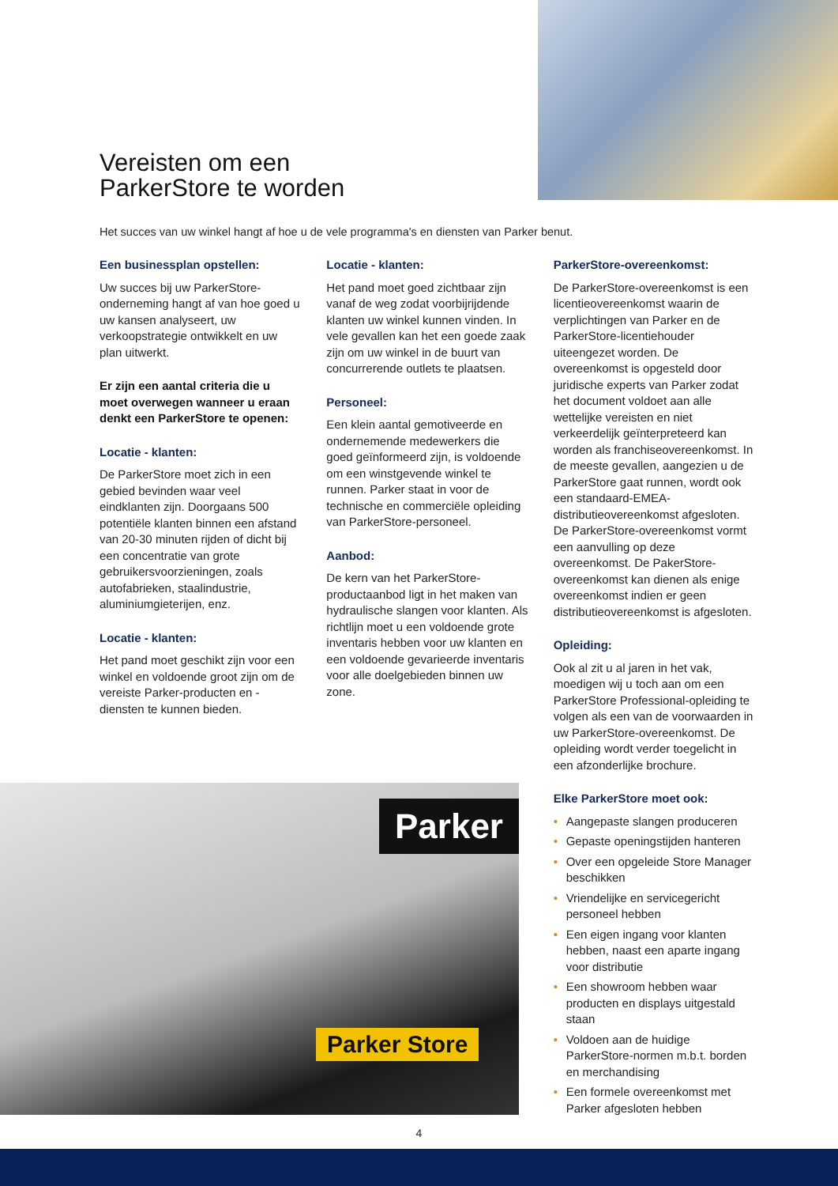Vereisten om een
ParkerStore te worden
Het succes van uw winkel hangt af hoe u de vele programma's en diensten van Parker benut.
Een businessplan opstellen:
Uw succes bij uw ParkerStore-onderneming hangt af van hoe goed u uw kansen analyseert, uw verkoopstrategie ontwikkelt en uw plan uitwerkt.
Er zijn een aantal criteria die u moet overwegen wanneer u eraan denkt een ParkerStore te openen:
Locatie - klanten:
De ParkerStore moet zich in een gebied bevinden waar veel eindklanten zijn. Doorgaans 500 potentiële klanten binnen een afstand van 20-30 minuten rijden of dicht bij een concentratie van grote gebruikersvoorzieningen, zoals autofabrieken, staalindustrie, aluminiumgieterijen, enz.
Locatie - klanten:
Het pand moet geschikt zijn voor een winkel en voldoende groot zijn om de vereiste Parker-producten en -diensten te kunnen bieden.
Locatie - klanten:
Het pand moet goed zichtbaar zijn vanaf de weg zodat voorbijrijdende klanten uw winkel kunnen vinden. In vele gevallen kan het een goede zaak zijn om uw winkel in de buurt van concurrerende outlets te plaatsen.
Personeel:
Een klein aantal gemotiveerde en ondernemende medewerkers die goed geïnformeerd zijn, is voldoende om een winstgevende winkel te runnen. Parker staat in voor de technische en commerciële opleiding van ParkerStore-personeel.
Aanbod:
De kern van het ParkerStore-productaanbod ligt in het maken van hydraulische slangen voor klanten. Als richtlijn moet u een voldoende grote inventaris hebben voor uw klanten en een voldoende gevarieerde inventaris voor alle doelgebieden binnen uw zone.
ParkerStore-overeenkomst:
De ParkerStore-overeenkomst is een licentieovereenkomst waarin de verplichtingen van Parker en de ParkerStore-licentiehouder uiteengezet worden. De overeenkomst is opgesteld door juridische experts van Parker zodat het document voldoet aan alle wettelijke vereisten en niet verkeerdelijk geïnterpreteerd kan worden als franchiseovereenkomst. In de meeste gevallen, aangezien u de ParkerStore gaat runnen, wordt ook een standaard-EMEA-distributieovereenkomst afgesloten. De ParkerStore-overeenkomst vormt een aanvulling op deze overeenkomst. De PakerStore-overeenkomst kan dienen als enige overeenkomst indien er geen distributieovereenkomst is afgesloten.
Opleiding:
Ook al zit u al jaren in het vak, moedigen wij u toch aan om een ParkerStore Professional-opleiding te volgen als een van de voorwaarden in uw ParkerStore-overeenkomst. De opleiding wordt verder toegelicht in een afzonderlijke brochure.
Elke ParkerStore moet ook:
• Aangepaste slangen produceren
• Gepaste openingstijden hanteren
• Over een opgeleide Store Manager beschikken
• Vriendelijke en servicegericht personeel hebben
• Een eigen ingang voor klanten hebben, naast een aparte ingang voor distributie
• Een showroom hebben waar producten en displays uitgestald staan
• Voldoen aan de huidige ParkerStore-normen m.b.t. borden en merchandising
• Een formele overeenkomst met Parker afgesloten hebben
Parker
Parker Store
4